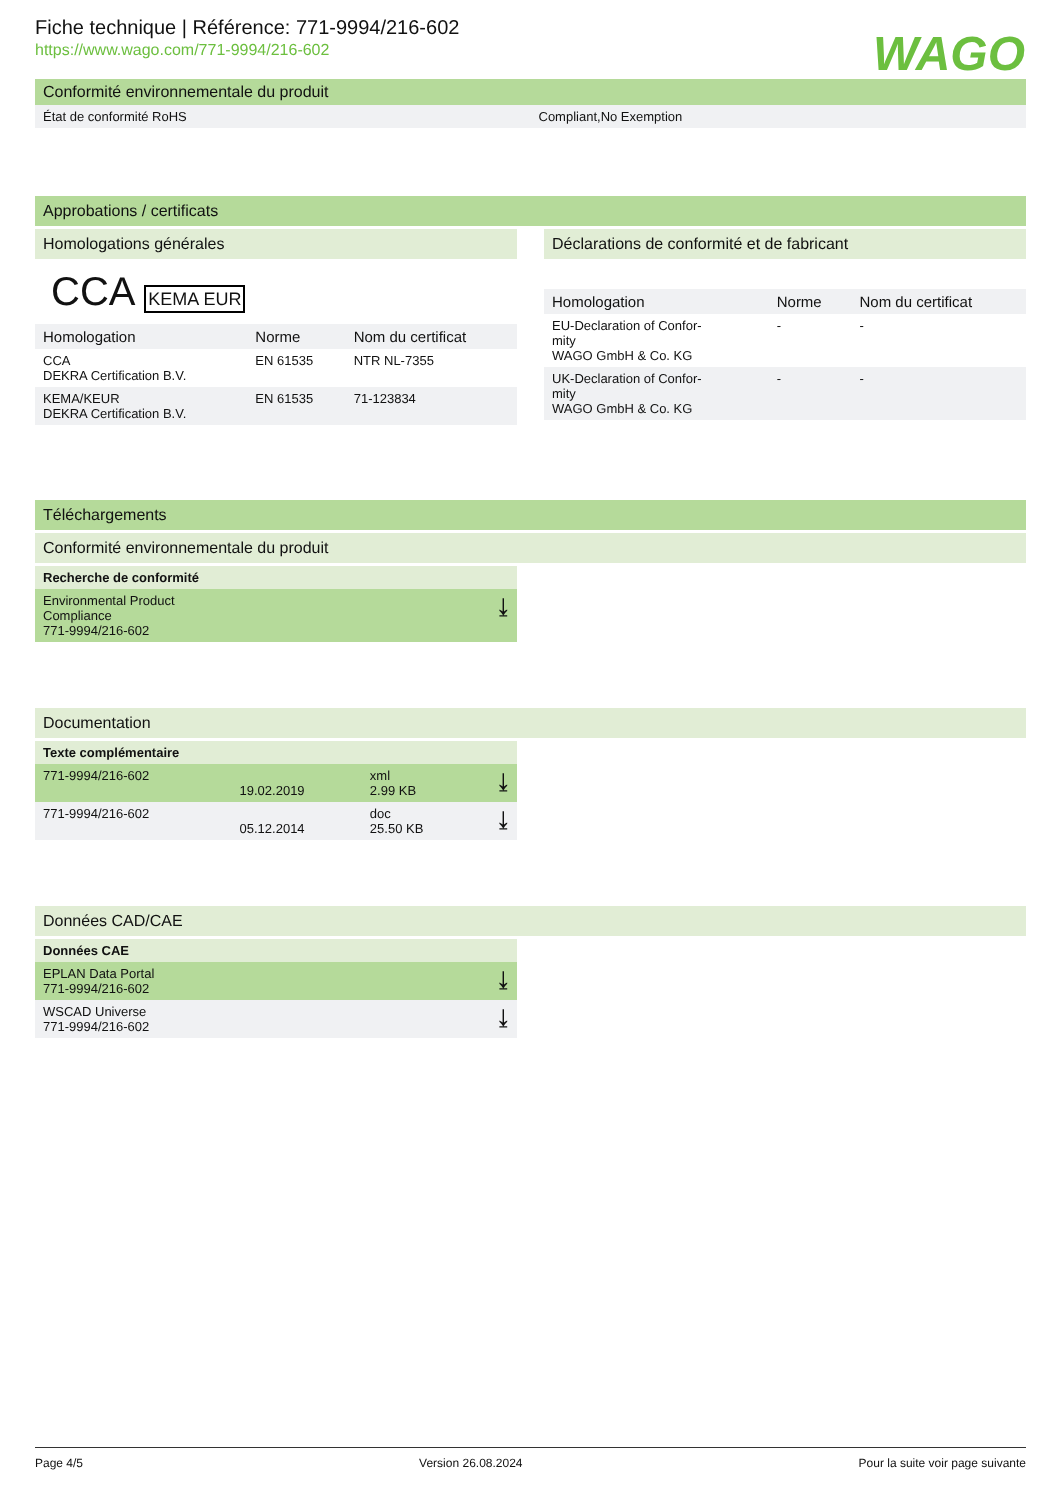Fiche technique | Référence: 771-9994/216-602
https://www.wago.com/771-9994/216-602
WAGO
Conformité environnementale du produit
| État de conformité RoHS | Compliant,No Exemption |
Approbations / certificats
Homologations générales
CCA KEMA EUR
| Homologation | Norme | Nom du certificat |
| --- | --- | --- |
| CCA DEKRA Certification B.V. | EN 61535 | NTR NL-7355 |
| KEMA/KEUR DEKRA Certification B.V. | EN 61535 | 71-123834 |
Déclarations de conformité et de fabricant
| Homologation | Norme | Nom du certificat |
| --- | --- | --- |
| EU-Declaration of Confor- mity WAGO GmbH & Co. KG | - | - |
| UK-Declaration of Confor- mity WAGO GmbH & Co. KG | - | - |
Téléchargements
Conformité environnementale du produit
| Recherche de conformité | |
| --- | --- |
| Environmental Product Compliance 771-9994/216-602 | ⤓ |
Documentation
| Texte complémentaire | | | |
| --- | --- | --- | --- |
| 771-9994/216-602 | 19.02.2019 | xml 2.99 KB | ⤓ |
| 771-9994/216-602 | 05.12.2014 | doc 25.50 KB | ⤓ |
Données CAD/CAE
| Données CAE | |
| --- | --- |
| EPLAN Data Portal 771-9994/216-602 | ⤓ |
| WSCAD Universe 771-9994/216-602 | ⤓ |
Page 4/5 Version 26.08.2024 Pour la suite voir page suivante